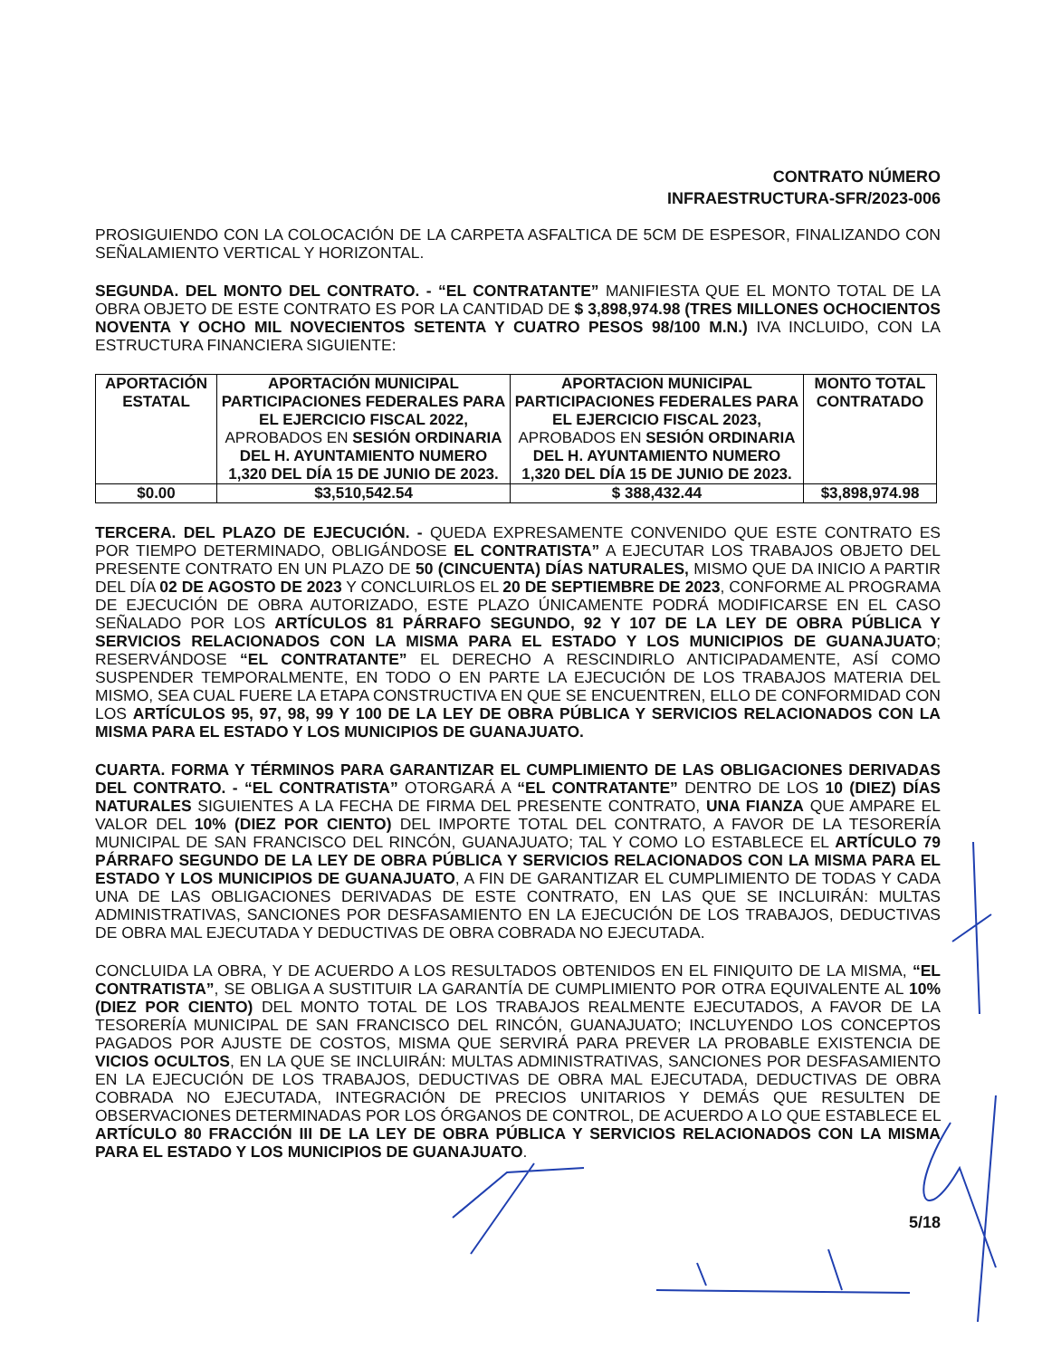CONTRATO NÚMERO
INFRAESTRUCTURA-SFR/2023-006
PROSIGUIENDO CON LA COLOCACIÓN DE LA CARPETA ASFALTICA DE 5CM DE ESPESOR, FINALIZANDO CON SEÑALAMIENTO VERTICAL Y HORIZONTAL.
SEGUNDA. DEL MONTO DEL CONTRATO. - “EL CONTRATANTE” MANIFIESTA QUE EL MONTO TOTAL DE LA OBRA OBJETO DE ESTE CONTRATO ES POR LA CANTIDAD DE $ 3,898,974.98 (TRES MILLONES OCHOCIENTOS NOVENTA Y OCHO MIL NOVECIENTOS SETENTA Y CUATRO PESOS 98/100 M.N.) IVA INCLUIDO, CON LA ESTRUCTURA FINANCIERA SIGUIENTE:
| APORTACIÓN ESTATAL | APORTACIÓN MUNICIPAL PARTICIPACIONES FEDERALES PARA EL EJERCICIO FISCAL 2022, APROBADOS EN SESIÓN ORDINARIA DEL H. AYUNTAMIENTO NUMERO 1,320 DEL DÍA 15 DE JUNIO DE 2023. | APORTACION MUNICIPAL PARTICIPACIONES FEDERALES PARA EL EJERCICIO FISCAL 2023, APROBADOS EN SESIÓN ORDINARIA DEL H. AYUNTAMIENTO NUMERO 1,320 DEL DÍA 15 DE JUNIO DE 2023. | MONTO TOTAL CONTRATADO |
| --- | --- | --- | --- |
| $0.00 | $3,510,542.54 | $ 388,432.44 | $3,898,974.98 |
TERCERA. DEL PLAZO DE EJECUCIÓN. - QUEDA EXPRESAMENTE CONVENIDO QUE ESTE CONTRATO ES POR TIEMPO DETERMINADO, OBLIGÁNDOSE EL CONTRATISTA” A EJECUTAR LOS TRABAJOS OBJETO DEL PRESENTE CONTRATO EN UN PLAZO DE 50 (CINCUENTA) DÍAS NATURALES, MISMO QUE DA INICIO A PARTIR DEL DÍA 02 DE AGOSTO DE 2023 Y CONCLUIRLOS EL 20 DE SEPTIEMBRE DE 2023, CONFORME AL PROGRAMA DE EJECUCIÓN DE OBRA AUTORIZADO, ESTE PLAZO ÚNICAMENTE PODRÁ MODIFICARSE EN EL CASO SEÑALADO POR LOS ARTÍCULOS 81 PÁRRAFO SEGUNDO, 92 Y 107 DE LA LEY DE OBRA PÚBLICA Y SERVICIOS RELACIONADOS CON LA MISMA PARA EL ESTADO Y LOS MUNICIPIOS DE GUANAJUATO; RESERVÁNDOSE “EL CONTRATANTE” EL DERECHO A RESCINDIRLO ANTICIPADAMENTE, ASÍ COMO SUSPENDER TEMPORALMENTE, EN TODO O EN PARTE LA EJECUCIÓN DE LOS TRABAJOS MATERIA DEL MISMO, SEA CUAL FUERE LA ETAPA CONSTRUCTIVA EN QUE SE ENCUENTREN, ELLO DE CONFORMIDAD CON LOS ARTÍCULOS 95, 97, 98, 99 Y 100 DE LA LEY DE OBRA PÚBLICA Y SERVICIOS RELACIONADOS CON LA MISMA PARA EL ESTADO Y LOS MUNICIPIOS DE GUANAJUATO.
CUARTA. FORMA Y TÉRMINOS PARA GARANTIZAR EL CUMPLIMIENTO DE LAS OBLIGACIONES DERIVADAS DEL CONTRATO. - “EL CONTRATISTA” OTORGARÁ A “EL CONTRATANTE” DENTRO DE LOS 10 (DIEZ) DÍAS NATURALES SIGUIENTES A LA FECHA DE FIRMA DEL PRESENTE CONTRATO, UNA FIANZA QUE AMPARE EL VALOR DEL 10% (DIEZ POR CIENTO) DEL IMPORTE TOTAL DEL CONTRATO, A FAVOR DE LA TESORERÍA MUNICIPAL DE SAN FRANCISCO DEL RINCÓN, GUANAJUATO; TAL Y COMO LO ESTABLECE EL ARTÍCULO 79 PÁRRAFO SEGUNDO DE LA LEY DE OBRA PÚBLICA Y SERVICIOS RELACIONADOS CON LA MISMA PARA EL ESTADO Y LOS MUNICIPIOS DE GUANAJUATO, A FIN DE GARANTIZAR EL CUMPLIMIENTO DE TODAS Y CADA UNA DE LAS OBLIGACIONES DERIVADAS DE ESTE CONTRATO, EN LAS QUE SE INCLUIRÁN: MULTAS ADMINISTRATIVAS, SANCIONES POR DESFASAMIENTO EN LA EJECUCIÓN DE LOS TRABAJOS, DEDUCTIVAS DE OBRA MAL EJECUTADA Y DEDUCTIVAS DE OBRA COBRADA NO EJECUTADA.
CONCLUIDA LA OBRA, Y DE ACUERDO A LOS RESULTADOS OBTENIDOS EN EL FINIQUITO DE LA MISMA, “EL CONTRATISTA”, SE OBLIGA A SUSTITUIR LA GARANTÍA DE CUMPLIMIENTO POR OTRA EQUIVALENTE AL 10% (DIEZ POR CIENTO) DEL MONTO TOTAL DE LOS TRABAJOS REALMENTE EJECUTADOS, A FAVOR DE LA TESORERÍA MUNICIPAL DE SAN FRANCISCO DEL RINCÓN, GUANAJUATO; INCLUYENDO LOS CONCEPTOS PAGADOS POR AJUSTE DE COSTOS, MISMA QUE SERVIRÁ PARA PREVER LA PROBABLE EXISTENCIA DE VICIOS OCULTOS, EN LA QUE SE INCLUIRÁN: MULTAS ADMINISTRATIVAS, SANCIONES POR DESFASAMIENTO EN LA EJECUCIÓN DE LOS TRABAJOS, DEDUCTIVAS DE OBRA MAL EJECUTADA, DEDUCTIVAS DE OBRA COBRADA NO EJECUTADA, INTEGRACIÓN DE PRECIOS UNITARIOS Y DEMÁS QUE RESULTEN DE OBSERVACIONES DETERMINADAS POR LOS ÓRGANOS DE CONTROL, DE ACUERDO A LO QUE ESTABLECE EL ARTÍCULO 80 FRACCIÓN III DE LA LEY DE OBRA PÚBLICA Y SERVICIOS RELACIONADOS CON LA MISMA PARA EL ESTADO Y LOS MUNICIPIOS DE GUANAJUATO.
5/18